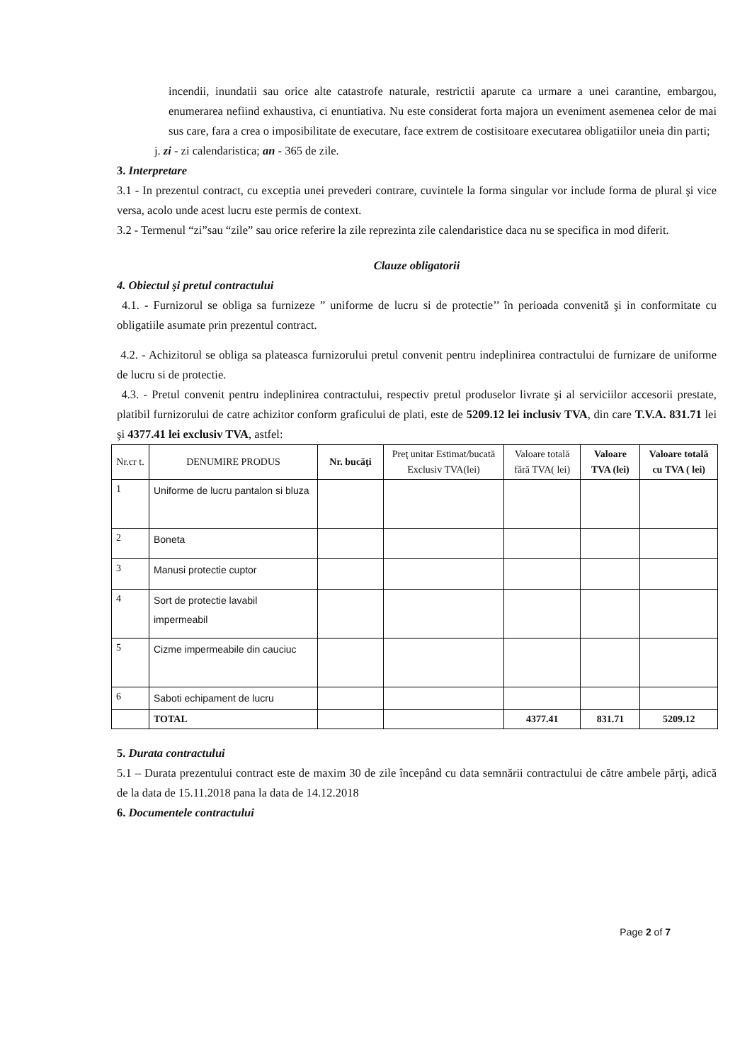incendii, inundatii sau orice alte catastrofe naturale, restrictii aparute ca urmare a unei carantine, embargou, enumerarea nefiind exhaustiva, ci enuntiativa. Nu este considerat forta majora un eveniment asemenea celor de mai sus care, fara a crea o imposibilitate de executare, face extrem de costisitoare executarea obligatiilor uneia din parti;
j. zi - zi calendaristica; an - 365 de zile.
3. Interpretare
3.1 - In prezentul contract, cu exceptia unei prevederi contrare, cuvintele la forma singular vor include forma de plural şi vice versa, acolo unde acest lucru este permis de context.
3.2 - Termenul “zi”sau “zile” sau orice referire la zile reprezinta zile calendaristice daca nu se specifica in mod diferit.
Clauze obligatorii
4. Obiectul şi pretul contractului
4.1. - Furnizorul se obliga sa furnizeze ” uniforme de lucru si de protectie’’ în perioada convenită şi in conformitate cu obligatiile asumate prin prezentul contract.
4.2. - Achizitorul se obliga sa plateasca furnizorului pretul convenit pentru indeplinirea contractului de furnizare de uniforme de lucru si de protectie.
4.3. - Pretul convenit pentru indeplinirea contractului, respectiv pretul produselor livrate şi al serviciilor accesorii prestate, platibil furnizorului de catre achizitor conform graficului de plati, este de 5209.12 lei inclusiv TVA, din care T.V.A. 831.71 lei şi 4377.41 lei exclusiv TVA, astfel:
| Nr.cr t. | DENUMIRE PRODUS | Nr. bucăţi | Preţ unitar Estimat/bucată Exclusiv TVA(lei) | Valoare totală fără TVA( lei) | Valoare TVA (lei) | Valoare totală cu TVA ( lei) |
| --- | --- | --- | --- | --- | --- | --- |
| 1 | Uniforme de lucru pantalon si bluza | | | | | |
| 2 | Boneta | | | | | |
| 3 | Manusi protectie cuptor | | | | | |
| 4 | Sort de protectie lavabil impermeabil | | | | | |
| 5 | Cizme impermeabile din cauciuc | | | | | |
| 6 | Saboti echipament de lucru | | | | | |
| | TOTAL | | | 4377.41 | 831.71 | 5209.12 |
5. Durata contractului
5.1 – Durata prezentului contract este de maxim 30 de zile începând cu data semnării contractului de către ambele părţi, adică de la data de 15.11.2018 pana la data de 14.12.2018
6. Documentele contractului
Page 2 of 7